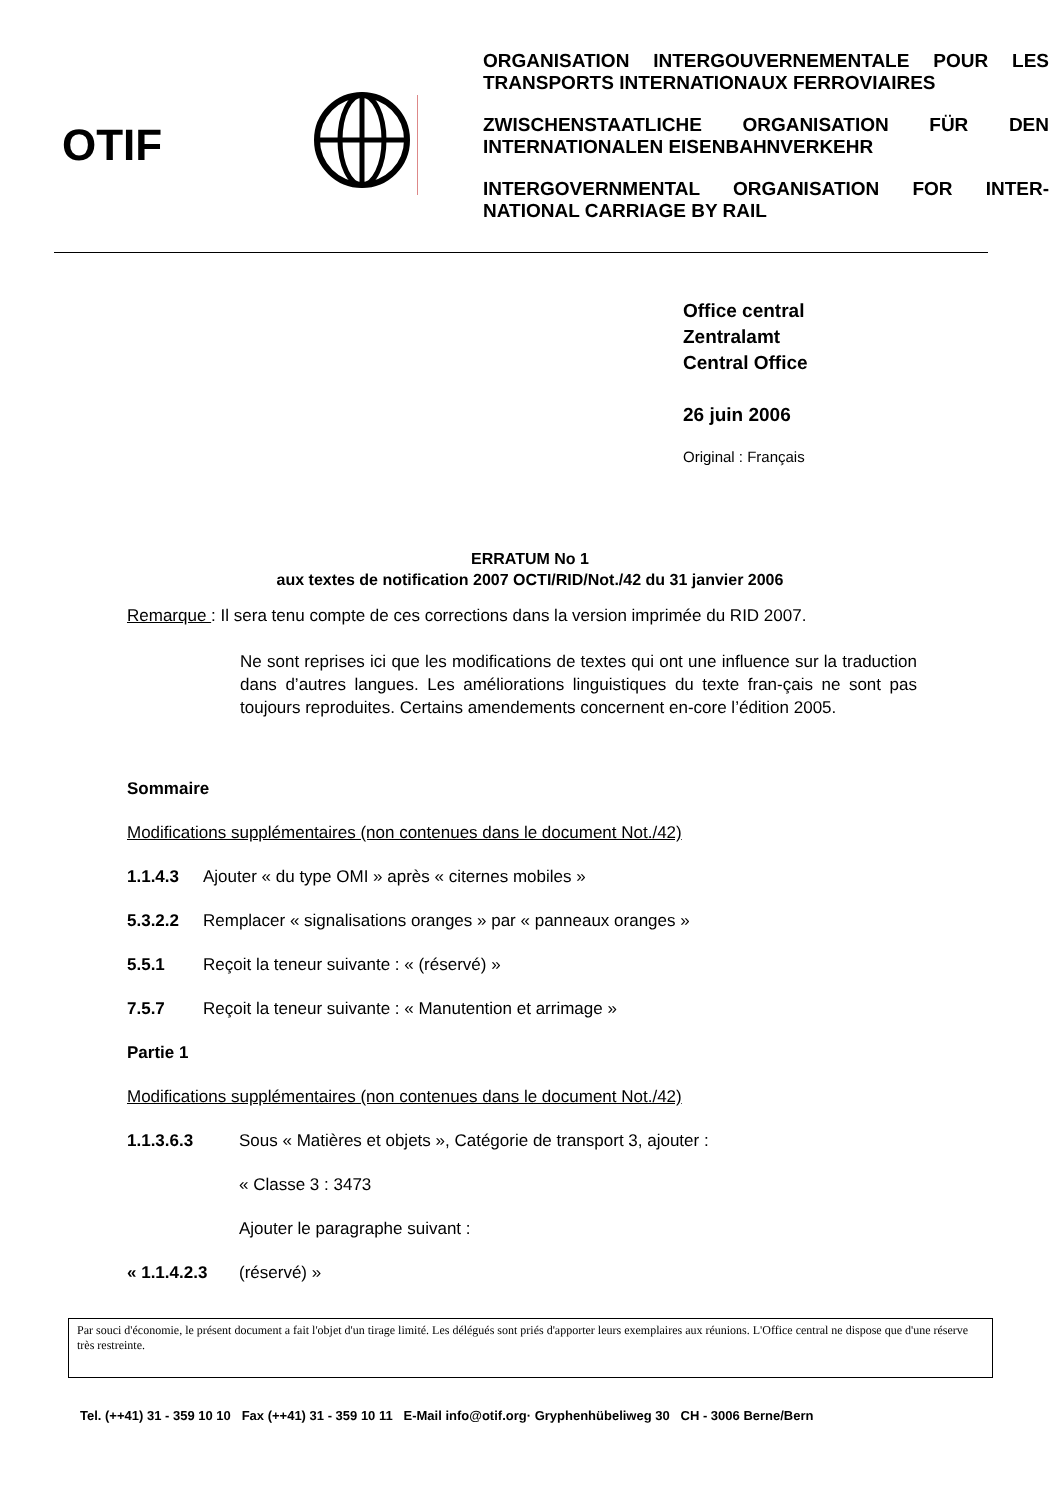OTIF
ORGANISATION INTERGOUVERNEMENTALE POUR LES TRANSPORTS INTERNATIONAUX FERROVIAIRES
ZWISCHENSTAATLICHE ORGANISATION FÜR DEN INTERNATIONALEN EISENBAHNVERKEHR
INTERGOVERNMENTAL ORGANISATION FOR INTER-NATIONAL CARRIAGE BY RAIL
Office central
Zentralamt
Central Office
26 juin 2006
Original : Français
ERRATUM No 1
aux textes de notification 2007 OCTI/RID/Not./42 du 31 janvier 2006
Remarque : Il sera tenu compte de ces corrections dans la version imprimée du RID 2007.
Ne sont reprises ici que les modifications de textes qui ont une influence sur la traduction dans d’autres langues. Les améliorations linguistiques du texte fran-çais ne sont pas toujours reproduites. Certains amendements concernent en-core l’édition 2005.
Sommaire
Modifications supplémentaires (non contenues dans le document Not./42)
1.1.4.3 Ajouter « du type OMI » après « citernes mobiles »
5.3.2.2 Remplacer « signalisations oranges » par « panneaux oranges »
5.5.1 Reçoit la teneur suivante : « (réservé) »
7.5.7 Reçoit la teneur suivante : « Manutention et arrimage »
Partie 1
Modifications supplémentaires (non contenues dans le document Not./42)
1.1.3.6.3 Sous « Matières et objets », Catégorie de transport 3, ajouter :
« Classe 3 : 3473
Ajouter le paragraphe suivant :
« 1.1.4.2.3 (réservé) »
Par souci d'économie, le présent document a fait l'objet d'un tirage limité. Les délégués sont priés d'apporter leurs exemplaires aux réunions. L'Office central ne dispose que d'une réserve très restreinte.
Tel. (++41) 31 - 359 10 10 Fax (++41) 31 - 359 10 11 E-Mail info@otif.org· Gryphenhübeliweg 30 CH - 3006 Berne/Bern